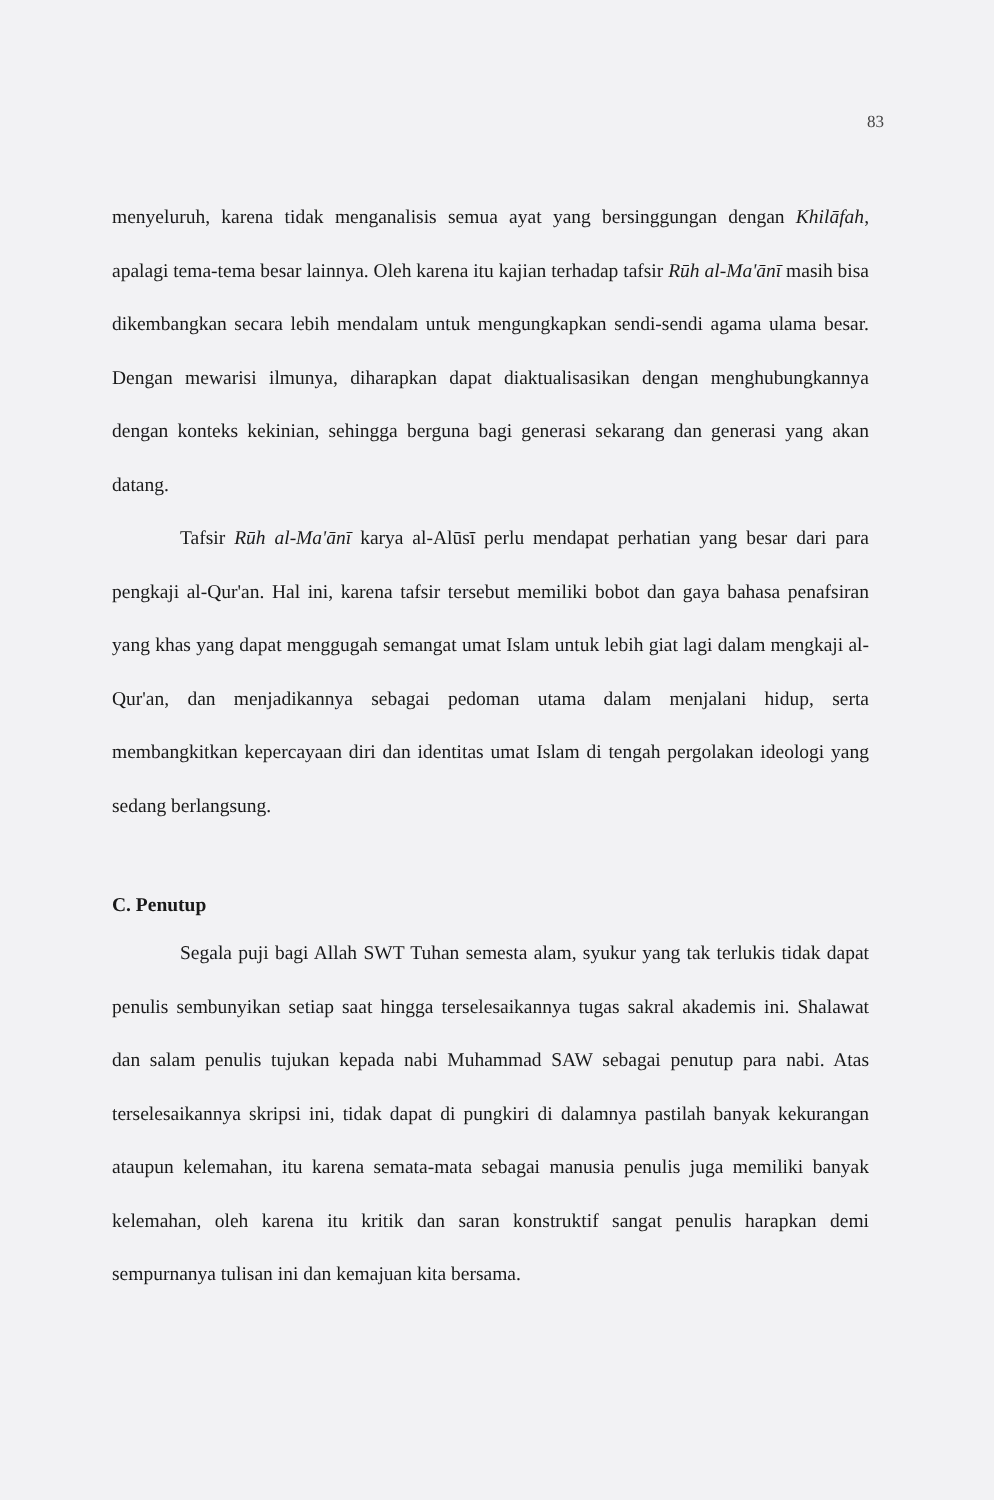83
menyeluruh, karena tidak menganalisis semua ayat yang bersinggungan dengan Khilāfah, apalagi tema-tema besar lainnya. Oleh karena itu kajian terhadap tafsir Rūh al-Ma'ānī masih bisa dikembangkan secara lebih mendalam untuk mengungkapkan sendi-sendi agama ulama besar. Dengan mewarisi ilmunya, diharapkan dapat diaktualisasikan dengan menghubungkannya dengan konteks kekinian, sehingga berguna bagi generasi sekarang dan generasi yang akan datang.
Tafsir Rūh al-Ma'ānī karya al-Alūsī perlu mendapat perhatian yang besar dari para pengkaji al-Qur'an. Hal ini, karena tafsir tersebut memiliki bobot dan gaya bahasa penafsiran yang khas yang dapat menggugah semangat umat Islam untuk lebih giat lagi dalam mengkaji al-Qur'an, dan menjadikannya sebagai pedoman utama dalam menjalani hidup, serta membangkitkan kepercayaan diri dan identitas umat Islam di tengah pergolakan ideologi yang sedang berlangsung.
C. Penutup
Segala puji bagi Allah SWT Tuhan semesta alam, syukur yang tak terlukis tidak dapat penulis sembunyikan setiap saat hingga terselesaikannya tugas sakral akademis ini. Shalawat dan salam penulis tujukan kepada nabi Muhammad SAW sebagai penutup para nabi. Atas terselesaikannya skripsi ini, tidak dapat di pungkiri di dalamnya pastilah banyak kekurangan ataupun kelemahan, itu karena semata-mata sebagai manusia penulis juga memiliki banyak kelemahan, oleh karena itu kritik dan saran konstruktif sangat penulis harapkan demi sempurnanya tulisan ini dan kemajuan kita bersama.